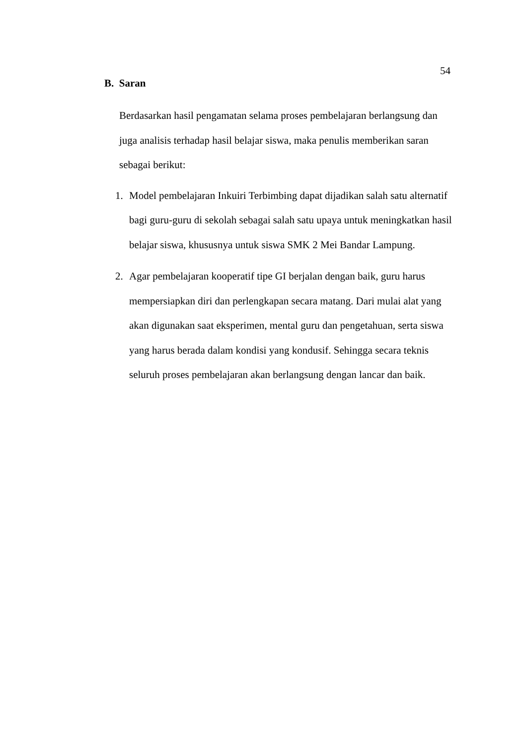54
B. Saran
Berdasarkan hasil pengamatan selama proses pembelajaran berlangsung dan juga analisis terhadap hasil belajar siswa, maka penulis memberikan saran sebagai berikut:
1. Model pembelajaran Inkuiri Terbimbing dapat dijadikan salah satu alternatif bagi guru-guru di sekolah sebagai salah satu upaya untuk meningkatkan hasil belajar siswa, khususnya untuk siswa SMK 2 Mei Bandar Lampung.
2. Agar pembelajaran kooperatif tipe GI berjalan dengan baik, guru harus mempersiapkan diri dan perlengkapan secara matang. Dari mulai alat yang akan digunakan saat eksperimen, mental guru dan pengetahuan, serta siswa yang harus berada dalam kondisi yang kondusif. Sehingga secara teknis seluruh proses pembelajaran akan berlangsung dengan lancar dan baik.